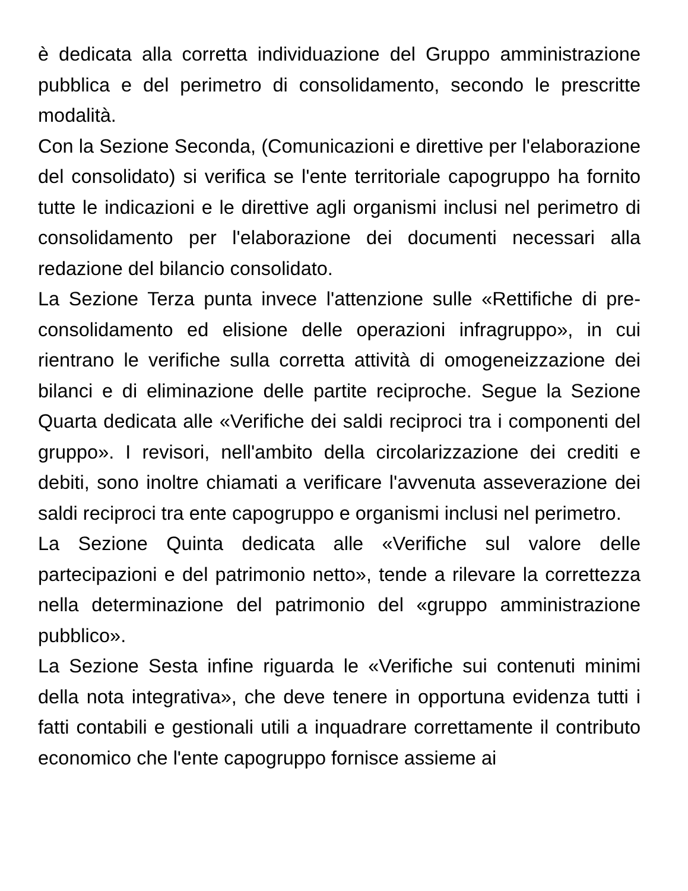è dedicata alla corretta individuazione del Gruppo amministrazione pubblica e del perimetro di consolidamento, secondo le prescritte modalità.
Con la Sezione Seconda, (Comunicazioni e direttive per l'elaborazione del consolidato) si verifica se l'ente territoriale capogruppo ha fornito tutte le indicazioni e le direttive agli organismi inclusi nel perimetro di consolidamento per l'elaborazione dei documenti necessari alla redazione del bilancio consolidato.
La Sezione Terza punta invece l'attenzione sulle «Rettifiche di pre-consolidamento ed elisione delle operazioni infragruppo», in cui rientrano le verifiche sulla corretta attività di omogeneizzazione dei bilanci e di eliminazione delle partite reciproche. Segue la Sezione Quarta dedicata alle «Verifiche dei saldi reciproci tra i componenti del gruppo». I revisori, nell'ambito della circolarizzazione dei crediti e debiti, sono inoltre chiamati a verificare l'avvenuta asseverazione dei saldi reciproci tra ente capogruppo e organismi inclusi nel perimetro.
La Sezione Quinta dedicata alle «Verifiche sul valore delle partecipazioni e del patrimonio netto», tende a rilevare la correttezza nella determinazione del patrimonio del «gruppo amministrazione pubblico».
La Sezione Sesta infine riguarda le «Verifiche sui contenuti minimi della nota integrativa», che deve tenere in opportuna evidenza tutti i fatti contabili e gestionali utili a inquadrare correttamente il contributo economico che l'ente capogruppo fornisce assieme ai